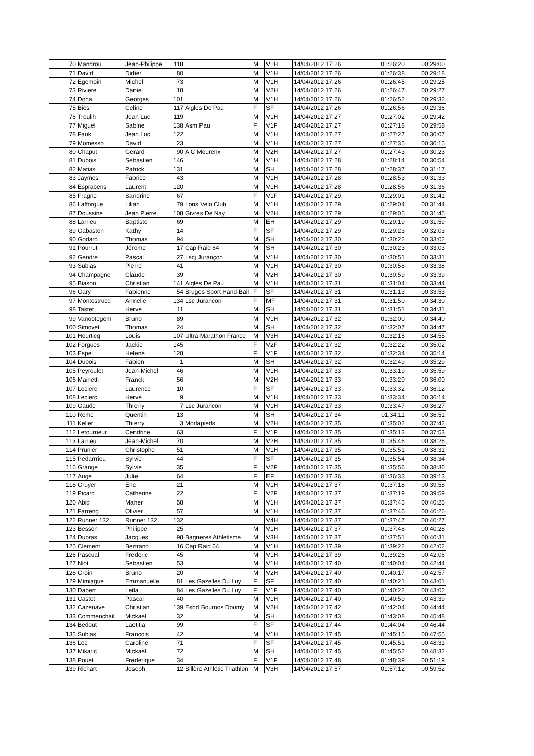| 70 | Mandrou | Jean-Philippe | 118 | | M | V1H | 14/04/2012 17:26 | 01:26:20 | 00:29:00 |
| 71 | David | Didier | 80 | | M | V1H | 14/04/2012 17:26 | 01:26:38 | 00:29:18 |
| 72 | Egemoin | Michel | 73 | | M | V1H | 14/04/2012 17:26 | 01:26:45 | 00:29:25 |
| 73 | Riviere | Daniel | 18 | | M | V2H | 14/04/2012 17:26 | 01:26:47 | 00:29:27 |
| 74 | Dona | Georges | 101 | | M | V1H | 14/04/2012 17:26 | 01:26:52 | 00:29:32 |
| 75 | Bies | Celine | 117 | Aigles De Pau | F | SF | 14/04/2012 17:26 | 01:26:56 | 00:29:36 |
| 76 | Troulih | Jean Luc | 119 | | M | V1H | 14/04/2012 17:27 | 01:27:02 | 00:29:42 |
| 77 | Miguel | Sabine | 138 | Asm Pau | F | V1F | 14/04/2012 17:27 | 01:27:18 | 00:29:58 |
| 78 | Fauk | Jean Luc | 122 | | M | V1H | 14/04/2012 17:27 | 01:27:27 | 00:30:07 |
| 79 | Momesso | David | 23 | | M | V1H | 14/04/2012 17:27 | 01:27:35 | 00:30:15 |
| 80 | Chaput | Gerard | 90 | A C Mourenx | M | V2H | 14/04/2012 17:27 | 01:27:43 | 00:30:23 |
| 81 | Dubois | Sebastien | 146 | | M | V1H | 14/04/2012 17:28 | 01:28:14 | 00:30:54 |
| 82 | Matias | Patrick | 131 | | M | SH | 14/04/2012 17:28 | 01:28:37 | 00:31:17 |
| 83 | Jaymes | Fabrice | 43 | | M | V1H | 14/04/2012 17:28 | 01:28:53 | 00:31:33 |
| 84 | Esprabens | Laurent | 120 | | M | V1H | 14/04/2012 17:28 | 01:28:56 | 00:31:36 |
| 85 | Fragne | Sandrine | 67 | | F | V1F | 14/04/2012 17:29 | 01:29:01 | 00:31:41 |
| 86 | Lafforgue | Lilian | 79 | Lons Velo Club | M | V1H | 14/04/2012 17:29 | 01:29:04 | 00:31:44 |
| 87 | Doussine | Jean Pierre | 108 | Givres De Nay | M | V2H | 14/04/2012 17:29 | 01:29:05 | 00:31:45 |
| 88 | Larrieu | Baptiste | 69 | | M | EH | 14/04/2012 17:29 | 01:29:19 | 00:31:59 |
| 89 | Gabaston | Kathy | 14 | | F | SF | 14/04/2012 17:29 | 01:29:23 | 00:32:03 |
| 90 | Godard | Thomas | 94 | | M | SH | 14/04/2012 17:30 | 01:30:22 | 00:33:02 |
| 91 | Pourrut | Jérome | 17 | Cap Raid 64 | M | SH | 14/04/2012 17:30 | 01:30:23 | 00:33:03 |
| 92 | Gendre | Pascal | 27 | Lscj Jurançon | M | V1H | 14/04/2012 17:30 | 01:30:51 | 00:33:31 |
| 93 | Subias | Pierre | 41 | | M | V1H | 14/04/2012 17:30 | 01:30:58 | 00:33:38 |
| 94 | Champagne | Claude | 39 | | M | V2H | 14/04/2012 17:30 | 01:30:59 | 00:33:39 |
| 95 | Biason | Christian | 141 | Aigles De Pau | M | V1H | 14/04/2012 17:31 | 01:31:04 | 00:33:44 |
| 96 | Gary | Fabienne | 54 | Bruges Sport Hand-Ball | F | SF | 14/04/2012 17:31 | 01:31:13 | 00:33:53 |
| 97 | Montestrucq | Armelle | 134 | Lsc Jurancon | F | MF | 14/04/2012 17:31 | 01:31:50 | 00:34:30 |
| 98 | Tastet | Herve | 11 | | M | SH | 14/04/2012 17:31 | 01:31:51 | 00:34:31 |
| 99 | Vanootegem | Bruno | 89 | | M | V1H | 14/04/2012 17:32 | 01:32:00 | 00:34:40 |
| 100 | Simovet | Thomas | 24 | | M | SH | 14/04/2012 17:32 | 01:32:07 | 00:34:47 |
| 101 | Hourticq | Louis | 107 | Ultra Marathon France | M | V3H | 14/04/2012 17:32 | 01:32:15 | 00:34:55 |
| 102 | Forgues | Jackie | 145 | | F | V2F | 14/04/2012 17:32 | 01:32:22 | 00:35:02 |
| 103 | Espel | Helene | 128 | | F | V1F | 14/04/2012 17:32 | 01:32:34 | 00:35:14 |
| 104 | Dubois | Fabien | 1 | | M | SH | 14/04/2012 17:32 | 01:32:49 | 00:35:29 |
| 105 | Peyroulet | Jean-Michel | 46 | | M | V1H | 14/04/2012 17:33 | 01:33:19 | 00:35:59 |
| 106 | Mainetti | Franck | 56 | | M | V2H | 14/04/2012 17:33 | 01:33:20 | 00:36:00 |
| 107 | Leclerc | Laurence | 10 | | F | SF | 14/04/2012 17:33 | 01:33:32 | 00:36:12 |
| 108 | Leclerc | Hervé | 9 | | M | V1H | 14/04/2012 17:33 | 01:33:34 | 00:36:14 |
| 109 | Gaude | Thierry | 7 | Lsc Jurancon | M | V1H | 14/04/2012 17:33 | 01:33:47 | 00:36:27 |
| 110 | Reme | Quentin | 13 | | M | SH | 14/04/2012 17:34 | 01:34:11 | 00:36:51 |
| 111 | Keller | Thierry | 3 | Morlapieds | M | V2H | 14/04/2012 17:35 | 01:35:02 | 00:37:42 |
| 112 | Letourneur | Cendrine | 63 | | F | V1F | 14/04/2012 17:35 | 01:35:13 | 00:37:53 |
| 113 | Larrieu | Jean-Michel | 70 | | M | V2H | 14/04/2012 17:35 | 01:35:46 | 00:38:26 |
| 114 | Prunier | Christophe | 51 | | M | V1H | 14/04/2012 17:35 | 01:35:51 | 00:38:31 |
| 115 | Pedarrrieu | Sylvie | 44 | | F | SF | 14/04/2012 17:35 | 01:35:54 | 00:38:34 |
| 116 | Grange | Sylvie | 35 | | F | V2F | 14/04/2012 17:35 | 01:35:56 | 00:38:36 |
| 117 | Auge | Julie | 64 | | F | EF | 14/04/2012 17:36 | 01:36:33 | 00:39:13 |
| 118 | Gruyer | Eric | 21 | | M | V1H | 14/04/2012 17:37 | 01:37:18 | 00:39:58 |
| 119 | Picard | Catherine | 22 | | F | V2F | 14/04/2012 17:37 | 01:37:19 | 00:39:59 |
| 120 | Abid | Maher | 58 | | M | V1H | 14/04/2012 17:37 | 01:37:45 | 00:40:25 |
| 121 | Farreng | Olivier | 57 | | M | V1H | 14/04/2012 17:37 | 01:37:46 | 00:40:26 |
| 122 | Runner 132 | Runner 132 | 132 | | | V4H | 14/04/2012 17:37 | 01:37:47 | 00:40:27 |
| 123 | Besson | Philippe | 25 | | M | V1H | 14/04/2012 17:37 | 01:37:48 | 00:40:28 |
| 124 | Dupras | Jacques | 98 | Bagneres Athletisme | M | V3H | 14/04/2012 17:37 | 01:37:51 | 00:40:31 |
| 125 | Clement | Bertrand | 16 | Cap Raid 64 | M | V1H | 14/04/2012 17:39 | 01:39:22 | 00:42:02 |
| 126 | Pascual | Frederic | 45 | | M | V1H | 14/04/2012 17:39 | 01:39:26 | 00:42:06 |
| 127 | Niot | Sebastien | 53 | | M | V1H | 14/04/2012 17:40 | 01:40:04 | 00:42:44 |
| 128 | Groin | Bruno | 20 | | M | V2H | 14/04/2012 17:40 | 01:40:17 | 00:42:57 |
| 129 | Mimiague | Emmanuelle | 81 | Les Gazelles Du Luy | F | SF | 14/04/2012 17:40 | 01:40:21 | 00:43:01 |
| 130 | Dabert | Leila | 84 | Les Gazelles Du Luy | F | V1F | 14/04/2012 17:40 | 01:40:22 | 00:43:02 |
| 131 | Castet | Pascal | 40 | | M | V1H | 14/04/2012 17:40 | 01:40:59 | 00:43:39 |
| 132 | Cazenave | Christian | 139 | Esbd Bournos Doumy | M | V2H | 14/04/2012 17:42 | 01:42:04 | 00:44:44 |
| 133 | Commenchail | Mickael | 32 | | M | SH | 14/04/2012 17:43 | 01:43:08 | 00:45:48 |
| 134 | Bedout | Laetitia | 99 | | F | SF | 14/04/2012 17:44 | 01:44:04 | 00:46:44 |
| 135 | Subias | Francois | 42 | | M | V1H | 14/04/2012 17:45 | 01:45:15 | 00:47:55 |
| 136 | Lec | Caroline | 71 | | F | SF | 14/04/2012 17:45 | 01:45:51 | 00:48:31 |
| 137 | Mikaric | Mickael | 72 | | M | SH | 14/04/2012 17:45 | 01:45:52 | 00:48:32 |
| 138 | Pouet | Frederique | 34 | | F | V1F | 14/04/2012 17:48 | 01:48:39 | 00:51:19 |
| 139 | Richart | Joseph | 12 | Billère Athlétic Triathlon | M | V3H | 14/04/2012 17:57 | 01:57:12 | 00:59:52 |